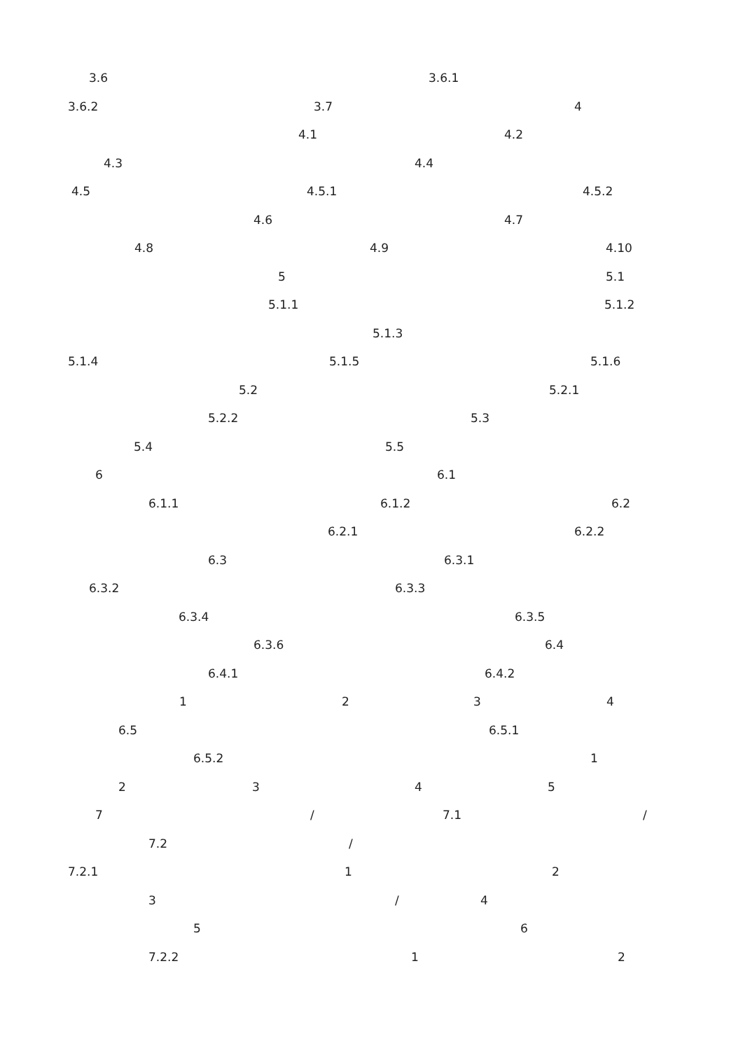3.6 3.6.1
3.6.2 3.7 4
4.1 4.2
4.3 4.4
4.5 4.5.1 4.5.2
4.6 4.7
4.8 4.9 4.10
5 5.1
5.1.1 5.1.2
5.1.3
5.1.4 5.1.5 5.1.6
5.2 5.2.1
5.2.2 5.3
5.4 5.5
6 6.1
6.1.1 6.1.2 6.2
6.2.1 6.2.2
6.3 6.3.1
6.3.2 6.3.3
6.3.4 6.3.5
6.3.6 6.4
6.4.1 6.4.2
1 2 3 4
6.5 6.5.1
6.5.2 1
2 3 4 5
7 / 7.1 /
7.2 /
7.2.1 1 2
3 / 4
5 6
7.2.2 1 2